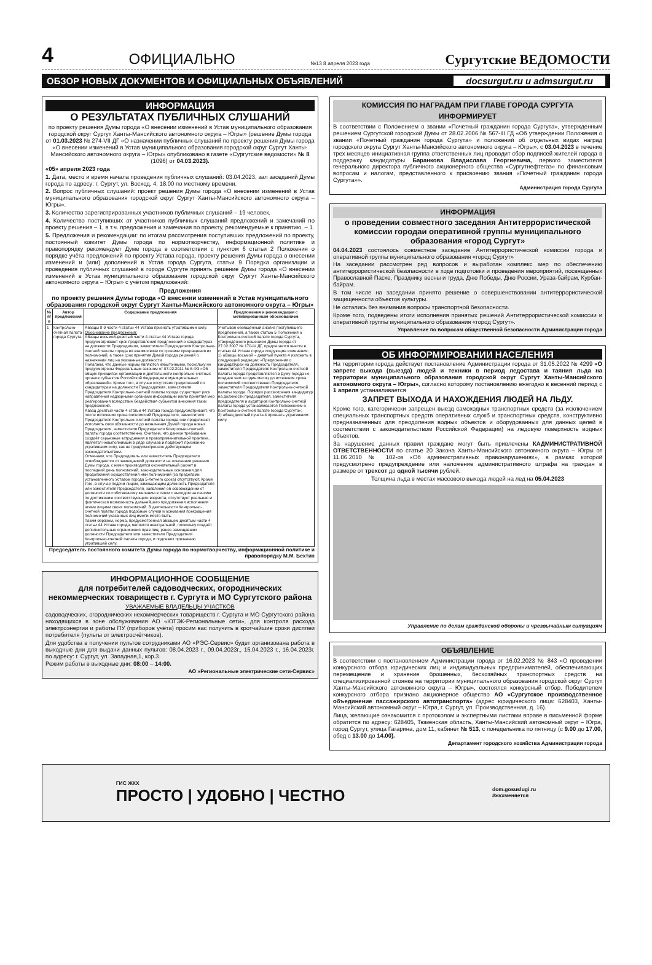4 ОФИЦИАЛЬНО №13 8 апреля 2023 года Сургутские ВЕДОМОСТИ
ОБЗОР НОВЫХ ДОКУМЕНТОВ И ОФИЦИАЛЬНЫХ ОБЪЯВЛЕНИЙ docsurgut.ru и admsurgut.ru
ИНФОРМАЦИЯ
О РЕЗУЛЬТАТАХ ПУБЛИЧНЫХ СЛУШАНИЙ
по проекту решения Думы города «О внесении изменений в Устав муниципального образования городской округ Сургут Ханты-Мансийского автономного округа – Югры» (решение Думы города от 01.03.2023 № 274-VII ДГ «О назначении публичных слушаний по проекту решения Думы города «О внесении изменений в Устав муниципального образования городской округ Сургут Ханты-Мансийского автономного округа – Югры» опубликовано в газете «Сургутские ведомости» № 8 (1096) от 04.03.2023).
«05» апреля 2023 года
1. Дата, место и время начала проведения публичных слушаний: 03.04.2023, зал заседаний Думы города по адресу: г. Сургут, ул. Восход, 4, 18.00 по местному времени.
2. Вопрос публичных слушаний: проект решения Думы города «О внесении изменений в Устав муниципального образования городской округ Сургут Ханты-Мансийского автономного округа – Югры».
3. Количество зарегистрированных участников публичных слушаний – 19 человек.
4. Количество поступивших от участников публичных слушаний предложений и замечаний по проекту решения – 1, в т.ч. предложения и замечания по проекту, рекомендуемые к принятию, – 1.
5. Предложения и рекомендации: по итогам рассмотрения поступивших предложений по проекту, постоянный комитет Думы города по нормотворчеству, информационной политике и правопорядку рекомендует Думе города в соответствии с пунктом 6 статьи 2 Положения о порядке учёта предложений по проекту Устава города, проекту решения Думы города о внесении изменений и (или) дополнений в Устав города Сургута, статьи 9 Порядка организации и проведения публичных слушаний в городе Сургуте принять решение Думы города «О внесении изменений в Устав муниципального образования городской округ Сургут Ханты-Мансийского автономного округа – Югры» с учётом предложений:
Предложения
по проекту решения Думы города «О внесении изменений в Устав муниципального образования городской округ Сургут Ханты-Мансийского автономного округа – Югры»
| № п/п | Автор предложения | Содержание предложения | Предложения и рекомендации с мотивированным обоснованием |
| --- | --- | --- | --- |
| 1 | Контрольно-счетная палата города Сургута | Абзацы 8-9 части 4 статьи 44 Устава признать утратившими силу. Обоснование предложения: Абзацы восьмой-девятый части 4 статьи 44 Устава города предусматривают срок представления предложений о кандидатурах на должности Председателя, заместителя Председателя Контрольно-счетной палаты города во взаимосвязи со сроками прекращения их полномочий, а также срок принятия Думой города решений о назначении лиц на указанные должности. Полагаем, что данные нормы являются избыточными, поскольку не предусмотрены Федеральным законом от 07.02.2011 № 6-ФЗ «Об общих принципах организации и деятельности контрольно-счетных органов субъектов Российской Федерации и муниципальных образований». Кроме того, в случае отсутствия предложений по кандидатурам на должности Председателя, заместителя Председателя Контрольно-счетной палаты города существует риск направления надзорными органами информации и/или принятия мер реагирования вследствие бездействия субъектов внесения таких предложений. Абзац десятый части 4 статьи 44 Устава города предусматривает, что после истечения срока полномочий Председателя, заместителя Председателя Контрольно-счетной палаты города они продолжают исполнять свои обязанности до назначения Думой города новых Председателя, заместителя Председателя Контрольно-счетной палаты города соответственно. Считаем, что данное требование создаёт серьезные затруднения в правоприменительной практике, является невыполнимым в ряде случаев и подлежит признанию утратившим силу, как не предусмотренное действующим законодательством. Отмечаем, что Председатель или заместитель Председателя освобождаются от замещаемой должности на основании решения Думы города, с ними производится окончательный расчет в последний день полномочий, законодательные основания для продолжения осуществления ими полномочий (за пределами установленного Уставом города 5-летнего срока) отсутствуют. Кроме того, в случае подачи лицом, замещающим должность Председателя или заместителя Председателя, заявления об освобождении от должности по собственному желанию в связи с выходом на пенсию по достижению соответствующего возраста, отсутствует реальная и фактическая возможность дальнейшего продолжения исполнения этими лицами своих полномочий. В деятельности Контрольно-счетной палаты города подобные случаи и основания прекращения полномочий указанных лиц имели место быть. Таким образом, норма, предусмотренная абзацем десятым части 4 статьи 44 Устава города, является неактуальной, поскольку создаёт дополнительные ограничения прав лиц, ранее замещавших должности Председателя или заместителя Председателя Контрольно-счетной палаты города, и подлежит признанию утратившей силу. | Учитывая обобщённый анализ поступившего предложения, а также статью 5 Положения о Контрольно-счетной палате города Сургута, утверждённого решением Думы города от 27.02.2007 № 170-IV ДГ, предлагается внести в статью 44 Устава города следующие изменения: 1) абзацы восьмой – девятый пункта 4 изложить в следующей редакции: «Предложения о кандидатурах на должность Председателя, заместителя Председателя Контрольно-счетной палаты города представляются в Думу города не позднее чем за один месяц до истечения срока полномочий соответственно Председателя, заместителя Председателя Контрольно-счетной палаты города. Порядок рассмотрения кандидатур на должности председателя, заместителя председателя и аудиторов Контрольно-счетной палаты города устанавливается Положением о Контрольно-счетной палате города Сургута»; 2) абзац десятый пункта 4 признать утратившим силу. |
Председатель постоянного комитета Думы города по нормотворчеству, информационной политике и правопорядку М.М. Бехтин
ИНФОРМАЦИОННОЕ СООБЩЕНИЕ
для потребителей садоводческих, огороднических некоммерческих товариществ г. Сургута и МО Сургутского района
УВАЖАЕМЫЕ ВЛАДЕЛЬЦЫ УЧАСТКОВ
садоводческих, огороднических некоммерческих товариществ г. Сургута и МО Сургутского района находящихся в зоне обслуживания АО «ЮТЭК-Региональные сети», для контроля расхода электроэнергии и работы ПУ (приборов учёта) просим вас получить в кротчайшие сроки дисплеи потребителя (пульты от электросчётчиков).
Для удобства в получении пультов сотрудниками АО «РЭС-Сервис» будет организована работа в выходные дни для выдачи данных пультов: 08.04.2023 г., 09.04.2023г., 15.04.2023 г., 16.04.2023г. по адресу: г. Сургут, ул. Западная,1, кор.3.
Режим работы в выходные дни: 08:00 – 14:00.
АО «Региональные электрические сети-Сервис»
КОМИССИЯ ПО НАГРАДАМ ПРИ ГЛАВЕ ГОРОДА СУРГУТА
ИНФОРМИРУЕТ
В соответствии с Положением о звании «Почетный гражданин города Сургута», утвержденным решением Сургутской городской Думы от 28.02.2006 № 567-III ГД «Об утверждении Положения о звании «Почетный гражданин города Сургута» и положений об отдельных видах наград городского округа Сургут Ханты-Мансийского автономного округа – Югры», с 03.04.2023 в течение трех месяцев инициативная группа ответственных лиц проводит сбор подписей жителей города в поддержку кандидатуры Баранкова Владислава Георгиевича, первого заместителя генерального директора публичного акционерного общества «Сургутнефтегаз» по финансовым вопросам и налогам, представленного к присвоению звания «Почетный гражданин города Сургута»».
Администрация города Сургута
ИНФОРМАЦИЯ
о проведении совместного заседания Антитеррористической комиссии городаи оперативной группы муниципального образования «город Сургут»
04.04.2023 состоялось совместное заседание Антитеррористической комиссии города и оперативной группы муниципального образования «город Сургут»
На заседании рассмотрен ряд вопросов и выработан комплекс мер по обеспечению антитеррористической безопасности в ходе подготовки и проведения мероприятий, посвященных Православной Пасхе, Празднику весны и труда, Дню Победы, Дню России, Ураза-байрам, Курбан-байрам.
В том числе на заседании принято решение о совершенствовании антитеррористической защищенности объектов культуры.
Не остались без внимания вопросы транспортной безопасности.
Кроме того, подведены итоги исполнения принятых решений Антитеррористической комиссии и оперативной группы муниципального образования «город Сургут».
Управление по вопросам общественной безопасности Администрации города
ОБ ИНФОРМИРОВАНИИ НАСЕЛЕНИЯ
На территории города действует постановление Администрации города от 31.05.2022 № 4299 «О запрете выхода (выезда) людей и техники в период ледостава и таяния льда на территории муниципального образования городской округ Сургут Ханты-Мансийского автономного округа – Югры», согласно которому постановлению ежегодно в весенний период с 1 апреля устанавливается
ЗАПРЕТ ВЫХОДА И НАХОЖДЕНИЯ ЛЮДЕЙ НА ЛЬДУ.
Кроме того, категорически запрещен выезд самоходных транспортных средств (за исключением специальных транспортных средств оперативных служб и транспортных средств, конструктивно предназначенных для преодоления водных объектов и оборудованных для данных целей в соответствии с законодательством Российской Федерации) на ледовую поверхность водных объектов.
За нарушение данных правил граждане могут быть привлечены КАДМИНИСТРАТИВНОЙ ОТВЕТСТВЕННОСТИ по статье 20 Закона Ханты-Мансийского автономного округа – Югры от 11.06.2010 № 102-оз «Об административных правонарушениях», в рамках которой предусмотрено предупреждение или наложение административного штрафа на граждан в размере от трехсот до одной тысячи рублей.
Толщина льда в местах массового выхода людей на лед на 05.04.2023
Управление по делам гражданской обороны и чрезвычайным ситуациям
ОБЪЯВЛЕНИЕ
В соответствии с постановлением Администрации города от 16.02.2023 № 843 «О проведении конкурсного отбора юридических лиц и индивидуальных предпринимателей, обеспечивающих перемещение и хранение брошенных, бесхозяйных транспортных средств на специализированной стоянке на территории муниципального образования городской округ Сургут Ханты-Мансийского автономного округа – Югры», состоялся конкурсный отбор. Победителем конкурсного отбора признано акционерное общество АО «Сургутское производственное объединение пассажирского автотранспорта» (адрес юридического лица: 628403, Ханты-Мансийский автономный округ – Югра, г. Сургут, ул. Производственная, д. 16).
Лица, желающие ознакомится с протоколом и экспертными листами вправе в письменной форме обратится по адресу: 628405, Тюменская область, Ханты-Мансийский автономный округ – Югра, город Сургут, улица Гагарина, дом 11, кабинет № 513, с понедельника по пятницу (с 9.00 до 17.00, обед с 13.00 до 14.00).
Департамент городского хозяйства Администрации города
ГИС ЖКХ
ПРОСТО | УДОБНО | ЧЕСТНО
dom.gosuslugi.ru
#жкхменяется